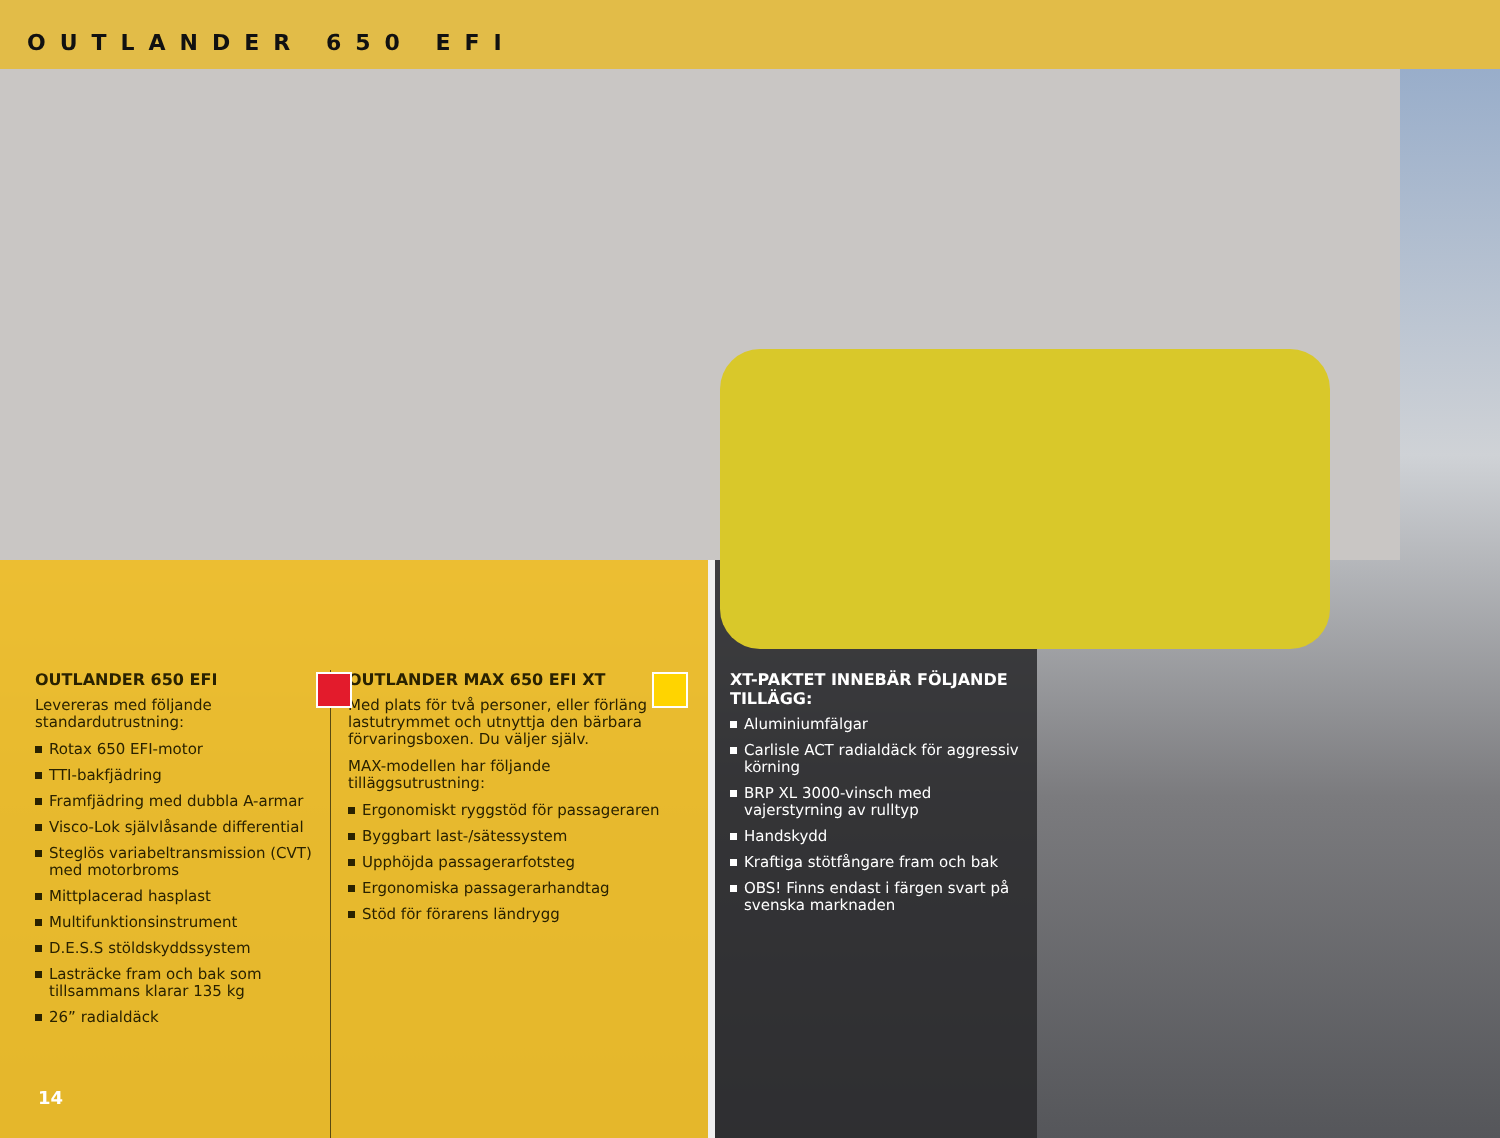OUTLANDER 650 EFI
OUTLANDER 650 EFI
Levereras med följande standardutrustning:
Rotax 650 EFI-motor
TTI-bakfjädring
Framfjädring med dubbla A-armar
Visco-Lok självlåsande differential
Steglös variabeltransmission (CVT) med motorbroms
Mittplacerad hasplast
Multifunktionsinstrument
D.E.S.S stöldskyddssystem
Lasträcke fram och bak som tillsammans klarar 135 kg
26” radialdäck
OUTLANDER MAX 650 EFI XT
Med plats för två personer, eller förläng lastutrymmet och utnyttja den bärbara förvaringsboxen. Du väljer själv.
MAX-modellen har följande tilläggsutrustning:
Ergonomiskt ryggstöd för passageraren
Byggbart last-/sätessystem
Upphöjda passagerarfotsteg
Ergonomiska passagerarhandtag
Stöd för förarens ländrygg
14
XT-PAKTET INNEBÄR FÖLJANDE TILLÄGG:
Aluminiumfälgar
Carlisle ACT radialdäck för aggressiv körning
BRP XL 3000-vinsch med vajerstyrning av rulltyp
Handskydd
Kraftiga stötfångare fram och bak
OBS! Finns endast i färgen svart på svenska marknaden